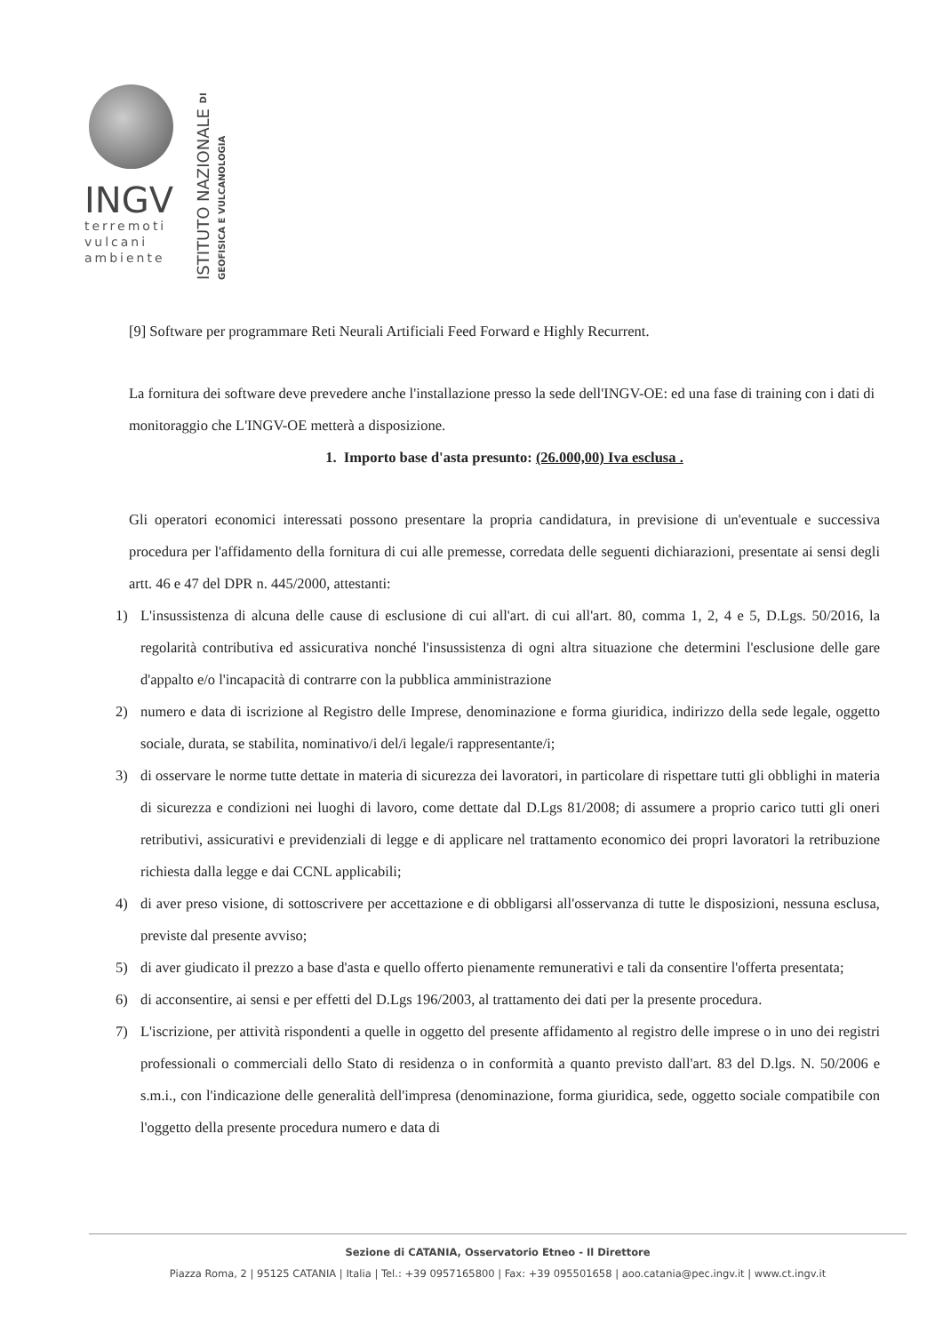INGV
terremoti
vulcani
ambiente
ISTITUTO NAZIONALE DI GEOFISICA E VULCANOLOGIA
[9] Software per programmare Reti Neurali Artificiali Feed Forward e Highly Recurrent.
La fornitura dei software deve prevedere anche l'installazione presso la sede dell'INGV-OE: ed una fase di training con i dati di monitoraggio che L'INGV-OE metterà a disposizione.
1. Importo base d'asta presunto: (26.000,00) Iva esclusa .
Gli operatori economici interessati possono presentare la propria candidatura, in previsione di un'eventuale e successiva procedura per l'affidamento della fornitura di cui alle premesse, corredata delle seguenti dichiarazioni, presentate ai sensi degli artt. 46 e 47 del DPR n. 445/2000, attestanti:
1) L'insussistenza di alcuna delle cause di esclusione di cui all'art. di cui all'art. 80, comma 1, 2, 4 e 5, D.Lgs. 50/2016, la regolarità contributiva ed assicurativa nonché l'insussistenza di ogni altra situazione che determini l'esclusione delle gare d'appalto e/o l'incapacità di contrarre con la pubblica amministrazione
2) numero e data di iscrizione al Registro delle Imprese, denominazione e forma giuridica, indirizzo della sede legale, oggetto sociale, durata, se stabilita, nominativo/i del/i legale/i rappresentante/i;
3) di osservare le norme tutte dettate in materia di sicurezza dei lavoratori, in particolare di rispettare tutti gli obblighi in materia di sicurezza e condizioni nei luoghi di lavoro, come dettate dal D.Lgs 81/2008; di assumere a proprio carico tutti gli oneri retributivi, assicurativi e previdenziali di legge e di applicare nel trattamento economico dei propri lavoratori la retribuzione richiesta dalla legge e dai CCNL applicabili;
4) di aver preso visione, di sottoscrivere per accettazione e di obbligarsi all'osservanza di tutte le disposizioni, nessuna esclusa, previste dal presente avviso;
5) di aver giudicato il prezzo a base d'asta e quello offerto pienamente remunerativi e tali da consentire l'offerta presentata;
6) di acconsentire, ai sensi e per effetti del D.Lgs 196/2003, al trattamento dei dati per la presente procedura.
7) L'iscrizione, per attività rispondenti a quelle in oggetto del presente affidamento al registro delle imprese o in uno dei registri professionali o commerciali dello Stato di residenza o in conformità a quanto previsto dall'art. 83 del D.lgs. N. 50/2006 e s.m.i., con l'indicazione delle generalità dell'impresa (denominazione, forma giuridica, sede, oggetto sociale compatibile con l'oggetto della presente procedura numero e data di
Sezione di CATANIA, Osservatorio Etneo - Il Direttore
Piazza Roma, 2 | 95125 CATANIA | Italia | Tel.: +39 0957165800 | Fax: +39 095501658 | aoo.catania@pec.ingv.it | www.ct.ingv.it